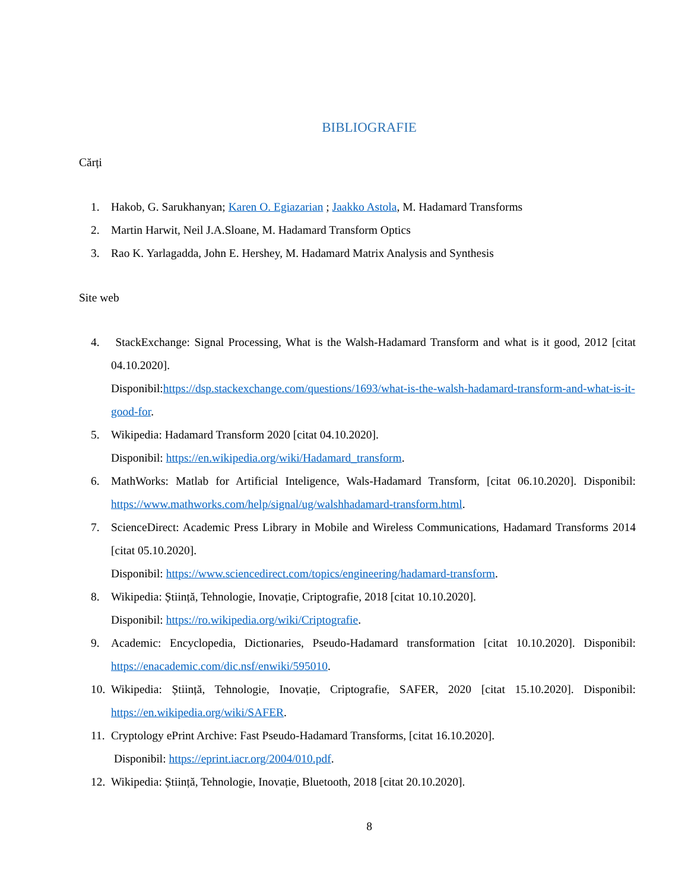BIBLIOGRAFIE
Cărți
1. Hakob, G. Sarukhanyan; Karen O. Egiazarian ; Jaakko Astola, M. Hadamard Transforms
2. Martin Harwit, Neil J.A.Sloane, M. Hadamard Transform Optics
3. Rao K. Yarlagadda, John E. Hershey, M. Hadamard Matrix Analysis and Synthesis
Site web
4. StackExchange: Signal Processing, What is the Walsh-Hadamard Transform and what is it good, 2012 [citat 04.10.2020].
Disponibil:https://dsp.stackexchange.com/questions/1693/what-is-the-walsh-hadamard-transform-and-what-is-it-good-for.
5. Wikipedia: Hadamard Transform 2020 [citat 04.10.2020].
Disponibil: https://en.wikipedia.org/wiki/Hadamard_transform.
6. MathWorks: Matlab for Artificial Inteligence, Wals-Hadamard Transform, [citat 06.10.2020]. Disponibil: https://www.mathworks.com/help/signal/ug/walshhadamard-transform.html.
7. ScienceDirect: Academic Press Library in Mobile and Wireless Communications, Hadamard Transforms 2014 [citat 05.10.2020].
Disponibil: https://www.sciencedirect.com/topics/engineering/hadamard-transform.
8. Wikipedia: Știință, Tehnologie, Inovație, Criptografie, 2018 [citat 10.10.2020].
Disponibil: https://ro.wikipedia.org/wiki/Criptografie.
9. Academic: Encyclopedia, Dictionaries, Pseudo-Hadamard transformation [citat 10.10.2020]. Disponibil: https://enacademic.com/dic.nsf/enwiki/595010.
10. Wikipedia: Știință, Tehnologie, Inovație, Criptografie, SAFER, 2020 [citat 15.10.2020]. Disponibil: https://en.wikipedia.org/wiki/SAFER.
11. Cryptology ePrint Archive: Fast Pseudo-Hadamard Transforms, [citat 16.10.2020].
Disponibil: https://eprint.iacr.org/2004/010.pdf.
12. Wikipedia: Știință, Tehnologie, Inovație, Bluetooth, 2018 [citat 20.10.2020].
8